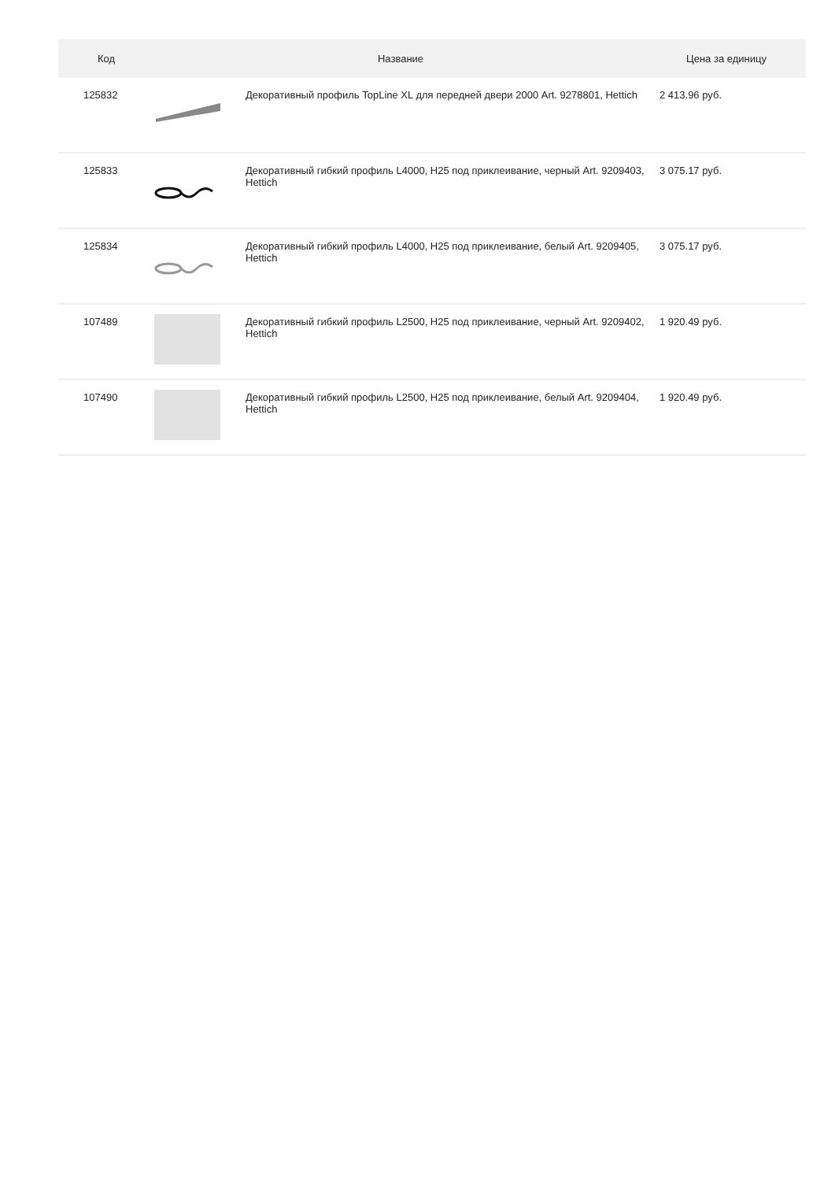| Код | Название | | Цена за единицу |
| --- | --- | --- | --- |
| 125832 | | Декоративный профиль TopLine XL для передней двери 2000 Art. 9278801, Hettich | 2 413.96 руб. |
| 125833 | | Декоративный гибкий профиль L4000, H25 под приклеивание, черный Art. 9209403, Hettich | 3 075.17 руб. |
| 125834 | | Декоративный гибкий профиль L4000, H25 под приклеивание, белый Art. 9209405, Hettich | 3 075.17 руб. |
| 107489 | | Декоративный гибкий профиль L2500, H25 под приклеивание, черный Art. 9209402, Hettich | 1 920.49 руб. |
| 107490 | | Декоративный гибкий профиль L2500, H25 под приклеивание, белый Art. 9209404, Hettich | 1 920.49 руб. |